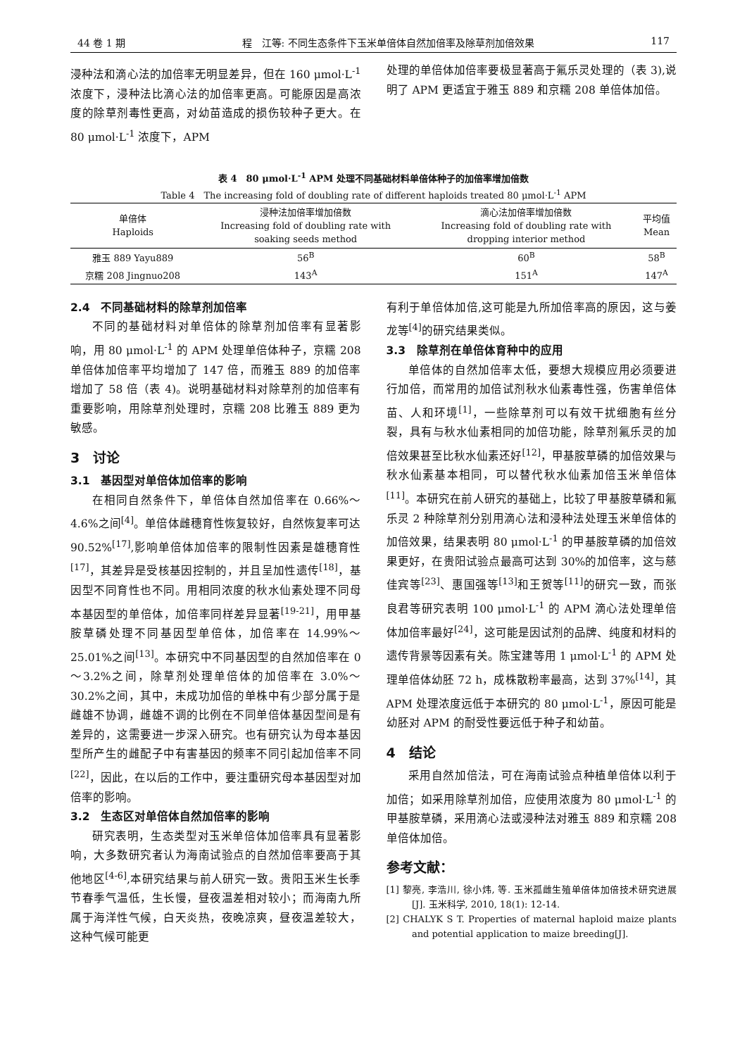44 卷 1 期 程　江等: 不同生态条件下玉米单倍体自然加倍率及除草剂加倍效果 117
浸种法和滴心法的加倍率无明显差异，但在 160 μmol·L<sup>-1</sup> 浓度下，浸种法比滴心法的加倍率更高。可能原因是高浓度的除草剂毒性更高，对幼苗造成的损伤较种子更大。在 80 μmol·L<sup>-1</sup> 浓度下，APM
处理的单倍体加倍率要极显著高于氟乐灵处理的（表 3),说明了 APM 更适宜于雅玉 889 和京糯 208 单倍体加倍。
表 4　80 μmol·L<sup>-1</sup> APM 处理不同基础材料单倍体种子的加倍率增加倍数
Table 4　The increasing fold of doubling rate of different haploids treated 80 μmol·L<sup>-1</sup> APM
| 单倍体 Haploids | 浸种法加倍率增加倍数 Increasing fold of doubling rate with soaking seeds method | 滴心法加倍率增加倍数 Increasing fold of doubling rate with dropping interior method | 平均值 Mean |
| --- | --- | --- | --- |
| 雅玉 889 Yayu889 | 56<sup>B</sup> | 60<sup>B</sup> | 58<sup>B</sup> |
| 京糯 208 Jingnuo208 | 143<sup>A</sup> | 151<sup>A</sup> | 147<sup>A</sup> |
2.4　不同基础材料的除草剂加倍率
不同的基础材料对单倍体的除草剂加倍率有显著影响，用 80 μmol·L<sup>-1</sup> 的 APM 处理单倍体种子，京糯 208 单倍体加倍率平均增加了 147 倍，而雅玉 889 的加倍率增加了 58 倍（表 4)。说明基础材料对除草剂的加倍率有重要影响，用除草剂处理时，京糯 208 比雅玉 889 更为敏感。
3　讨论
3.1　基因型对单倍体加倍率的影响
在相同自然条件下，单倍体自然加倍率在 0.66%～4.6%之间<sup>[4]</sup>。单倍体雌穗育性恢复较好，自然恢复率可达 90.52%<sup>[17]</sup>,影响单倍体加倍率的限制性因素是雄穗育性<sup>[17]</sup>，其差异是受核基因控制的，并且呈加性遗传<sup>[18]</sup>，基因型不同育性也不同。用相同浓度的秋水仙素处理不同母本基因型的单倍体，加倍率同样差异显著<sup>[19-21]</sup>，用甲基胺草磷处理不同基因型单倍体，加倍率在 14.99%～25.01%之间<sup>[13]</sup>。本研究中不同基因型的自然加倍率在 0～3.2%之间，除草剂处理单倍体的加倍率在 3.0%～30.2%之间，其中，未成功加倍的单株中有少部分属于是雌雄不协调，雌雄不调的比例在不同单倍体基因型间是有差异的，这需要进一步深入研究。也有研究认为母本基因型所产生的雌配子中有害基因的频率不同引起加倍率不同<sup>[22]</sup>，因此，在以后的工作中，要注重研究母本基因型对加倍率的影响。
3.2　生态区对单倍体自然加倍率的影响
研究表明，生态类型对玉米单倍体加倍率具有显著影响，大多数研究者认为海南试验点的自然加倍率要高于其他地区<sup>[4-6]</sup>,本研究结果与前人研究一致。贵阳玉米生长季节春季气温低，生长慢，昼夜温差相对较小；而海南九所属于海洋性气候，白天炎热，夜晚凉爽，昼夜温差较大，这种气候可能更
有利于单倍体加倍,这可能是九所加倍率高的原因，这与姜龙等<sup>[4]</sup>的研究结果类似。
3.3　除草剂在单倍体育种中的应用
单倍体的自然加倍率太低，要想大规模应用必须要进行加倍，而常用的加倍试剂秋水仙素毒性强，伤害单倍体苗、人和环境<sup>[1]</sup>，一些除草剂可以有效干扰细胞有丝分裂，具有与秋水仙素相同的加倍功能，除草剂氟乐灵的加倍效果甚至比秋水仙素还好<sup>[12]</sup>，甲基胺草磷的加倍效果与秋水仙素基本相同，可以替代秋水仙素加倍玉米单倍体<sup>[11]</sup>。本研究在前人研究的基础上，比较了甲基胺草磷和氟乐灵 2 种除草剂分别用滴心法和浸种法处理玉米单倍体的加倍效果，结果表明 80 μmol·L<sup>-1</sup> 的甲基胺草磷的加倍效果更好，在贵阳试验点最高可达到 30%的加倍率，这与慈佳宾等<sup>[23]</sup>、惠国强等<sup>[13]</sup>和王贺等<sup>[11]</sup>的研究一致，而张良君等研究表明 100 μmol·L<sup>-1</sup> 的 APM 滴心法处理单倍体加倍率最好<sup>[24]</sup>，这可能是因试剂的品牌、纯度和材料的遗传背景等因素有关。陈宝建等用 1 μmol·L<sup>-1</sup> 的 APM 处理单倍体幼胚 72 h，成株散粉率最高，达到 37%<sup>[14]</sup>，其 APM 处理浓度远低于本研究的 80 μmol·L<sup>-1</sup>，原因可能是幼胚对 APM 的耐受性要远低于种子和幼苗。
4　结论
采用自然加倍法，可在海南试验点种植单倍体以利于加倍；如采用除草剂加倍，应使用浓度为 80 μmol·L<sup>-1</sup> 的甲基胺草磷，采用滴心法或浸种法对雅玉 889 和京糯 208 单倍体加倍。
参考文献：
[1] 黎亮, 李浩川, 徐小炜, 等. 玉米孤雌生殖单倍体加倍技术研究进展[J]. 玉米科学, 2010, 18(1): 12-14.
[2] CHALYK S T. Properties of maternal haploid maize plants and potential application to maize breeding[J].